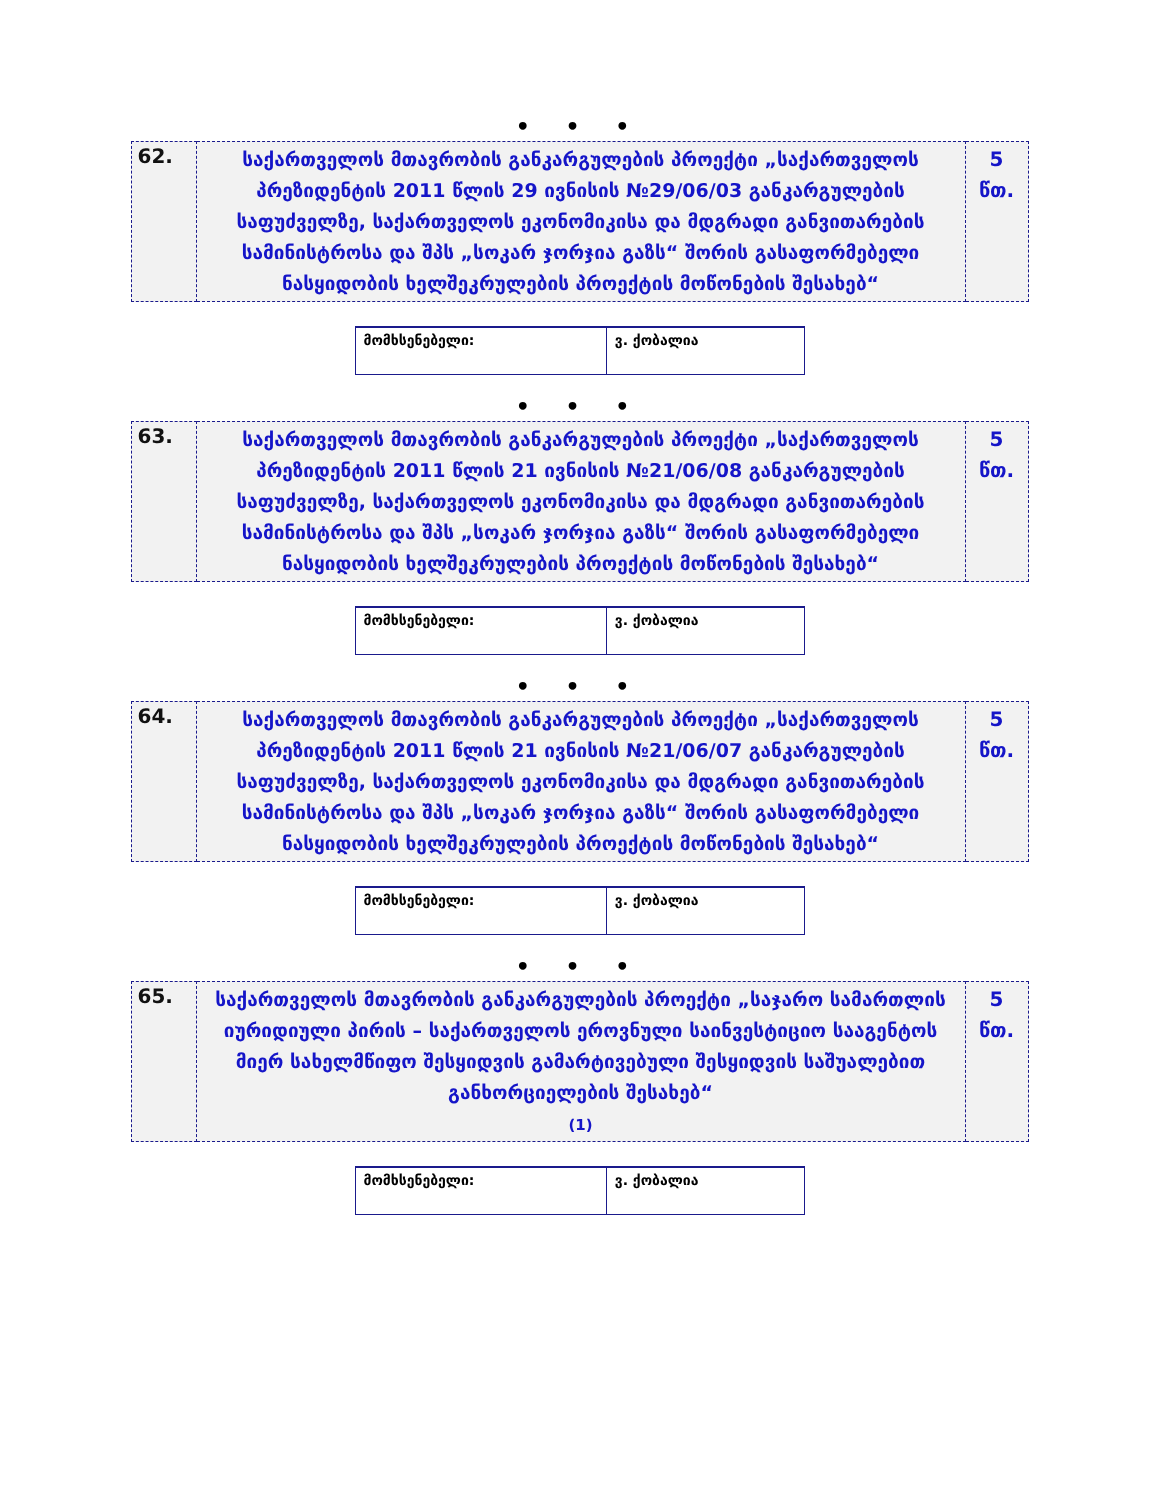• • •
| 62. | საქართველოს მთავრობის განკარგულების პროექტი „საქართველოს პრეზიდენტის 2011 წლის 29 ივნისის №29/06/03 განკარგულების საფუძველზე, საქართველოს ეკონომიკისა და მდგრადი განვითარების სამინისტროსა და შპს „სოკარ ჯორჯია გაზს“ შორის გასაფორმებელი ნასყიდობის ხელშეკრულების პროექტის მოწონების შესახებ“ | 5 წთ. |
| მომხსენებელი: | ვ. ქობალია |
• • •
| 63. | საქართველოს მთავრობის განკარგულების პროექტი „საქართველოს პრეზიდენტის 2011 წლის 21 ივნისის №21/06/08 განკარგულების საფუძველზე, საქართველოს ეკონომიკისა და მდგრადი განვითარების სამინისტროსა და შპს „სოკარ ჯორჯია გაზს“ შორის გასაფორმებელი ნასყიდობის ხელშეკრულების პროექტის მოწონების შესახებ“ | 5 წთ. |
| მომხსენებელი: | ვ. ქობალია |
• • •
| 64. | საქართველოს მთავრობის განკარგულების პროექტი „საქართველოს პრეზიდენტის 2011 წლის 21 ივნისის №21/06/07 განკარგულების საფუძველზე, საქართველოს ეკონომიკისა და მდგრადი განვითარების სამინისტროსა და შპს „სოკარ ჯორჯია გაზს“ შორის გასაფორმებელი ნასყიდობის ხელშეკრულების პროექტის მოწონების შესახებ“ | 5 წთ. |
| მომხსენებელი: | ვ. ქობალია |
• • •
| 65. | საქართველოს მთავრობის განკარგულების პროექტი „საჯარო სამართლის იურიდიული პირის – საქართველოს ეროვნული საინვესტიციო სააგენტოს მიერ სახელმწიფო შესყიდვის გამარტივებული შესყიდვის საშუალებით განხორციელების შესახებ“ (1) | 5 წთ. |
| მომხსენებელი: | ვ. ქობალია |